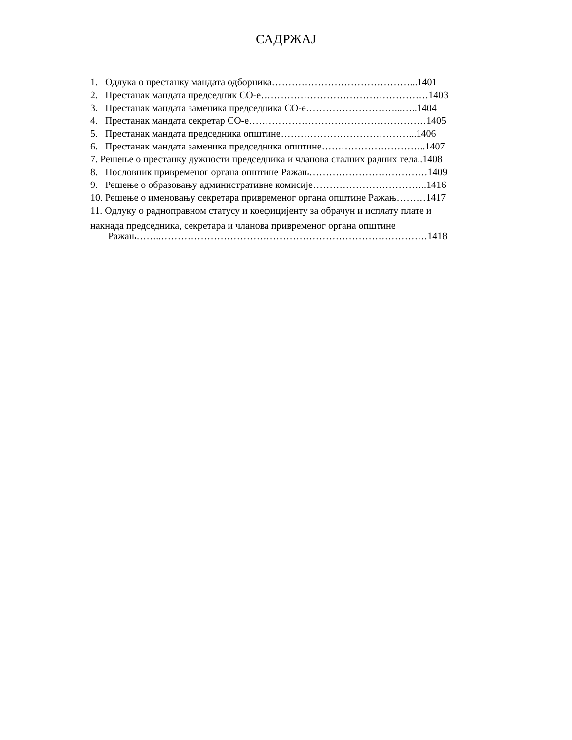САДРЖАЈ
1. Одлука о престанку мандата одборника……………………………………...1401
2. Престанак мандата председник СО-е……………………………………………1403
3. Престанак мандата заменика председника СО-е………………………...…..1404
4. Престанак мандата секретар СО-е………………………………………………1405
5. Престанак мандата председника општине…………………………………...1406
6. Престанак мандата заменика председника општине…………………………..1407
7. Решење о престанку дужности председника и чланова сталних радних тела..1408
8. Пословник привременог органа општине Ражањ………………………………1409
9. Решење о образовању административне комисије……………………………..1416
10. Решење о именовању секретара привременог органа општине Ражањ………1417
11. Одлуку о радноправном статусу и коефицијенту за обрачун и исплату плате и
накнада председника, секретара и чланова привременог органа општине
Ражањ……..………………………………………………………………………1418